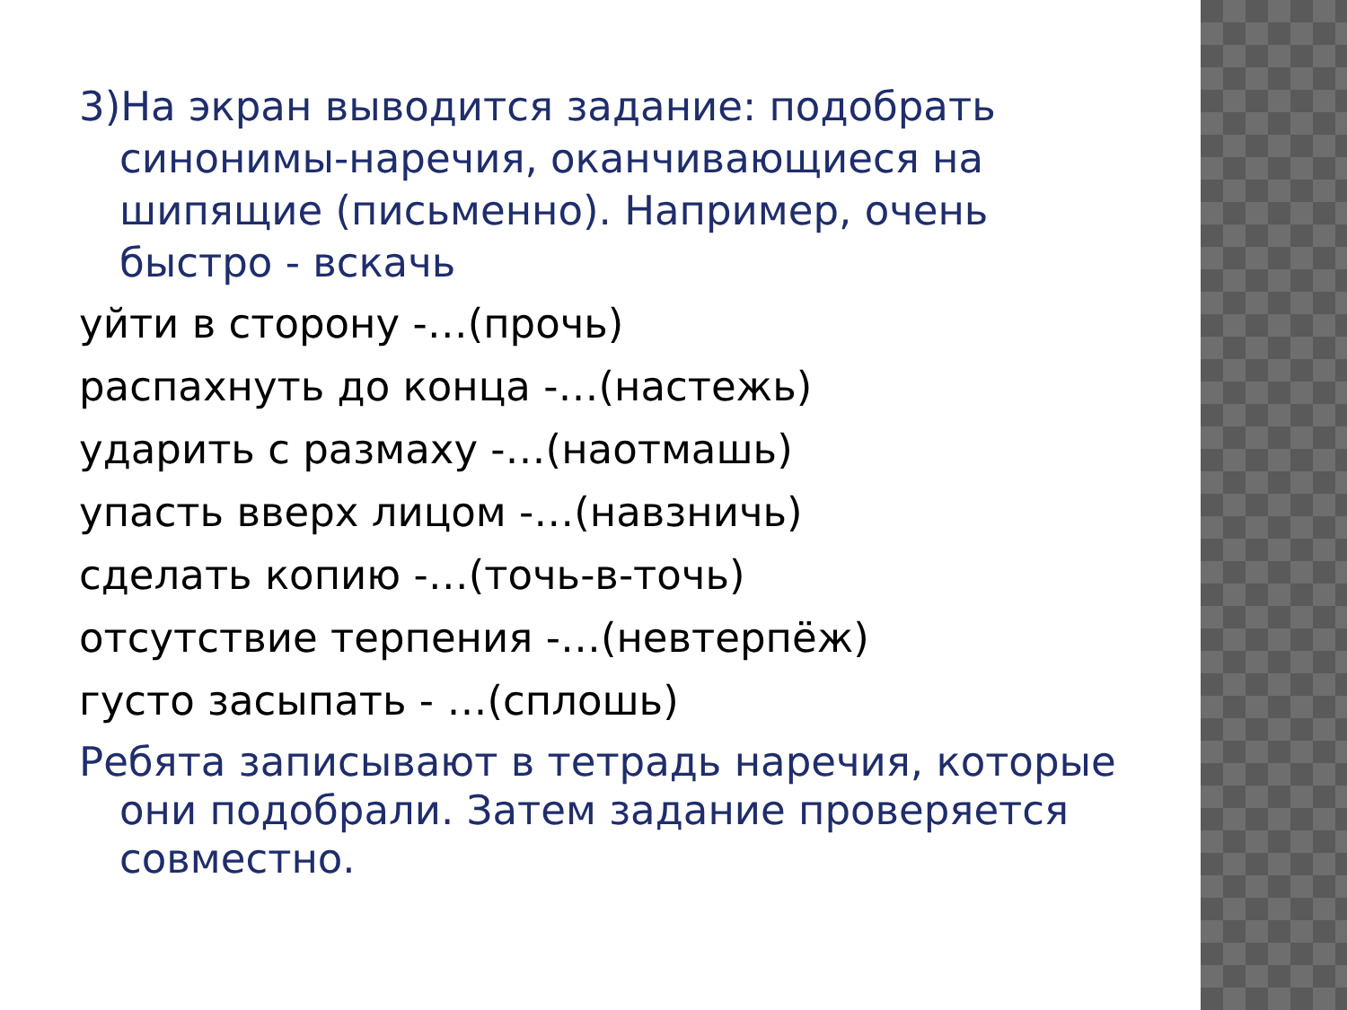3)На экран выводится задание: подобрать синонимы-наречия, оканчивающиеся на шипящие (письменно). Например, очень быстро - вскачь
уйти в сторону -…(прочь)
распахнуть до конца -…(настежь)
ударить с размаху -…(наотмашь)
упасть вверх лицом -…(навзничь)
сделать копию -…(точь-в-точь)
отсутствие терпения -…(невтерпёж)
густо засыпать - …(сплошь)
Ребята записывают в тетрадь наречия, которые они подобрали. Затем задание проверяется совместно.